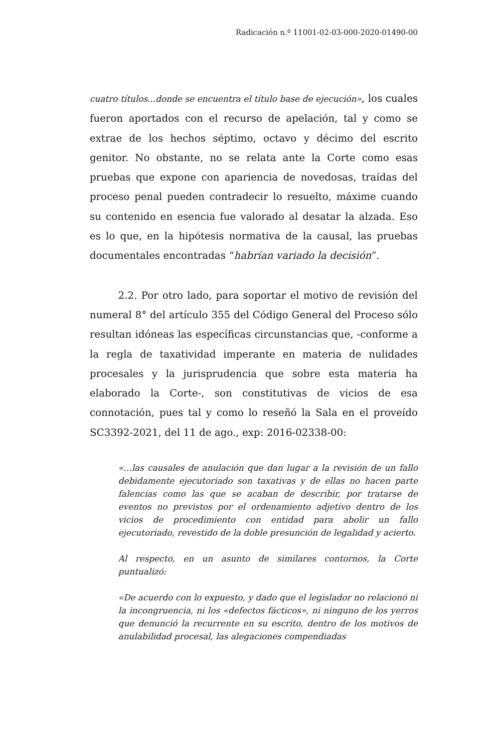Radicación n.º 11001-02-03-000-2020-01490-00
cuatro títulos...donde se encuentra el título base de ejecución», los cuales fueron aportados con el recurso de apelación, tal y como se extrae de los hechos séptimo, octavo y décimo del escrito genitor. No obstante, no se relata ante la Corte como esas pruebas que expone con apariencia de novedosas, traídas del proceso penal pueden contradecir lo resuelto, máxime cuando su contenido en esencia fue valorado al desatar la alzada. Eso es lo que, en la hipótesis normativa de la causal, las pruebas documentales encontradas “habrían variado la decisión”.
2.2. Por otro lado, para soportar el motivo de revisión del numeral 8° del artículo 355 del Código General del Proceso sólo resultan idóneas las específicas circunstancias que, -conforme a la regla de taxatividad imperante en materia de nulidades procesales y la jurisprudencia que sobre esta materia ha elaborado la Corte-, son constitutivas de vicios de esa connotación, pues tal y como lo reseñó la Sala en el proveído SC3392-2021, del 11 de ago., exp: 2016-02338-00:
«…las causales de anulación que dan lugar a la revisión de un fallo debidamente ejecutoriado son taxativas y de ellas no hacen parte falencias como las que se acaban de describir, por tratarse de eventos no previstos por el ordenamiento adjetivo dentro de los vicios de procedimiento con entidad para abolir un fallo ejecutoriado, revestido de la doble presunción de legalidad y acierto.
Al respecto, en un asunto de similares contornos, la Corte puntualizó:
«De acuerdo con lo expuesto, y dado que el legislador no relacionó ni la incongruencia, ni los «defectos fácticos», ni ninguno de los yerros que denunció la recurrente en su escrito, dentro de los motivos de anulabilidad procesal, las alegaciones compendiadas